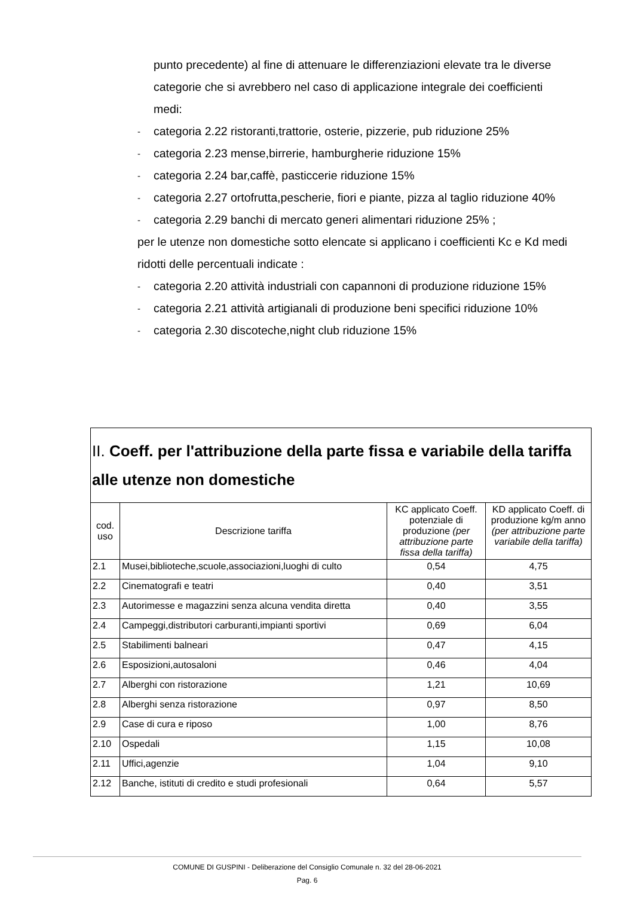punto precedente) al fine di attenuare le differenziazioni elevate tra le diverse categorie che si avrebbero nel caso di applicazione integrale dei coefficienti medi:
- categoria 2.22 ristoranti,trattorie, osterie, pizzerie, pub riduzione 25%
- categoria 2.23 mense,birrerie, hamburgherie riduzione 15%
- categoria 2.24 bar,caffè, pasticcerie riduzione 15%
- categoria 2.27 ortofrutta,pescherie, fiori e piante, pizza al taglio riduzione 40%
- categoria 2.29 banchi di mercato generi alimentari riduzione 25% ;
per le utenze non domestiche sotto elencate si applicano i coefficienti Kc e Kd medi ridotti delle percentuali indicate :
- categoria 2.20 attività industriali con capannoni di produzione riduzione 15%
- categoria 2.21 attività artigianali di produzione beni specifici riduzione 10%
- categoria 2.30 discoteche,night club riduzione 15%
| II. Coeff. per l'attribuzione della parte fissa e variabile della tariffa alle utenze non domestiche | | | |
| --- | --- | --- | --- |
| cod. uso | Descrizione tariffa | KC applicato Coeff. potenziale di produzione (per attribuzione parte fissa della tariffa) | KD applicato Coeff. di produzione kg/m anno (per attribuzione parte variabile della tariffa) |
| 2.1 | Musei,biblioteche,scuole,associazioni,luoghi di culto | 0,54 | 4,75 |
| 2.2 | Cinematografi e teatri | 0,40 | 3,51 |
| 2.3 | Autorimesse e magazzini senza alcuna vendita diretta | 0,40 | 3,55 |
| 2.4 | Campeggi,distributori carburanti,impianti sportivi | 0,69 | 6,04 |
| 2.5 | Stabilimenti balneari | 0,47 | 4,15 |
| 2.6 | Esposizioni,autosaloni | 0,46 | 4,04 |
| 2.7 | Alberghi con ristorazione | 1,21 | 10,69 |
| 2.8 | Alberghi senza ristorazione | 0,97 | 8,50 |
| 2.9 | Case di cura e riposo | 1,00 | 8,76 |
| 2.10 | Ospedali | 1,15 | 10,08 |
| 2.11 | Uffici,agenzie | 1,04 | 9,10 |
| 2.12 | Banche, istituti di credito e studi profesionali | 0,64 | 5,57 |
COMUNE DI GUSPINI - Deliberazione del Consiglio Comunale n. 32 del 28-06-2021
Pag. 6